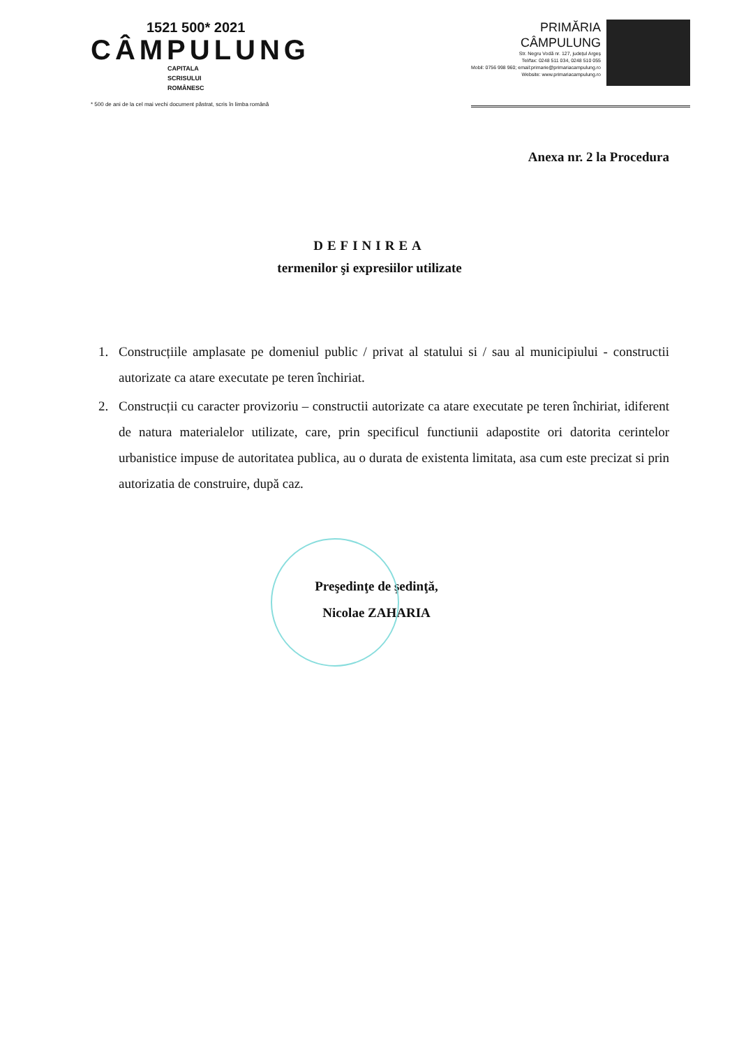1521 500* 2021
CÂMPULUNG
CAPITALA
SCRISULUI
ROMÂNESC
* 500 de ani de la cel mai vechi document păstrat, scris în limba română
PRIMĂRIA
CÂMPULUNG
Str. Negru Vodă nr. 127, județul Argeș
Tel/fax: 0248 511 034, 0248 510 055
Mobil: 0756 998 960; email:primarie@primariacampulung.ro
Website: www.primariacampulung.ro
Anexa nr. 2 la Procedura
DEFINIREA
termenilor şi expresiilor utilizate
1. Construcțiile amplasate pe domeniul public / privat al statului si / sau al municipiului - constructii autorizate ca atare executate pe teren închiriat.
2. Construcții cu caracter provizoriu – constructii autorizate ca atare executate pe teren închiriat, idiferent de natura materialelor utilizate, care, prin specificul functiunii adapostite ori datorita cerintelor urbanistice impuse de autoritatea publica, au o durata de existenta limitata, asa cum este precizat si prin autorizatia de construire, după caz.
Preşedinţe de şedinţă,
Nicolae ZAHARIA